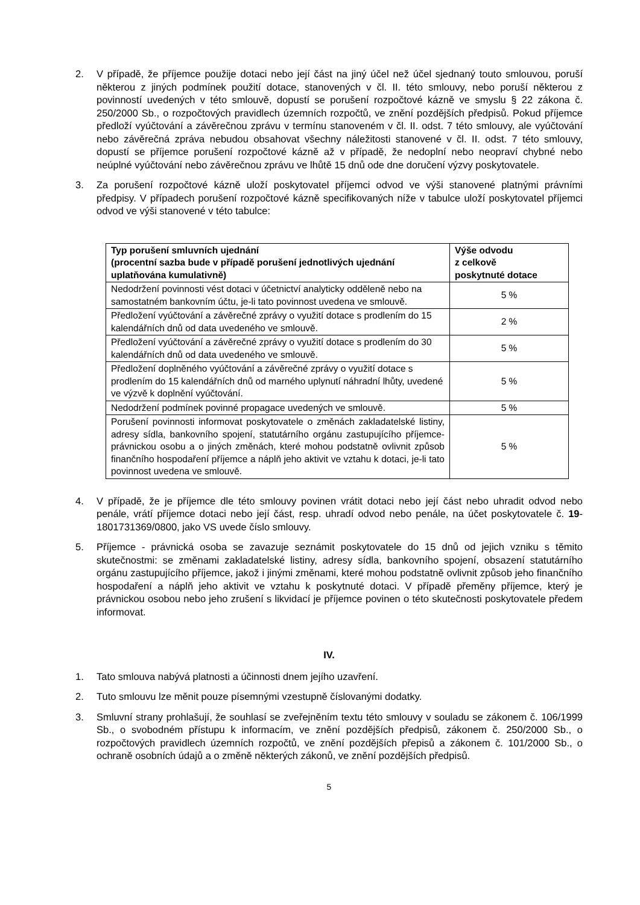2. V případě, že příjemce použije dotaci nebo její část na jiný účel než účel sjednaný touto smlouvou, poruší některou z jiných podmínek použití dotace, stanovených v čl. II. této smlouvy, nebo poruší některou z povinností uvedených v této smlouvě, dopustí se porušení rozpočtové kázně ve smyslu § 22 zákona č. 250/2000 Sb., o rozpočtových pravidlech územních rozpočtů, ve znění pozdějších předpisů. Pokud příjemce předloží vyúčtování a závěrečnou zprávu v termínu stanoveném v čl. II. odst. 7 této smlouvy, ale vyúčtování nebo závěrečná zpráva nebudou obsahovat všechny náležitosti stanovené v čl. II. odst. 7 této smlouvy, dopustí se příjemce porušení rozpočtové kázně až v případě, že nedoplní nebo neopraví chybné nebo neúplné vyúčtování nebo závěrečnou zprávu ve lhůtě 15 dnů ode dne doručení výzvy poskytovatele.
3. Za porušení rozpočtové kázně uloží poskytovatel příjemci odvod ve výši stanovené platnými právními předpisy. V případech porušení rozpočtové kázně specifikovaných níže v tabulce uloží poskytovatel příjemci odvod ve výši stanovené v této tabulce:
| Typ porušení smluvních ujednání (procentní sazba bude v případě porušení jednotlivých ujednání uplatňována kumulativně) | Výše odvodu z celkově poskytnuté dotace |
| --- | --- |
| Nedodržení povinnosti vést dotaci v účetnictví analyticky odděleně nebo na samostatném bankovním účtu, je-li tato povinnost uvedena ve smlouvě. | 5 % |
| Předložení vyúčtování a závěrečné zprávy o využití dotace s prodlením do 15 kalendářních dnů od data uvedeného ve smlouvě. | 2 % |
| Předložení vyúčtování a závěrečné zprávy o využití dotace s prodlením do 30 kalendářních dnů od data uvedeného ve smlouvě. | 5 % |
| Předložení doplněného vyúčtování a závěrečné zprávy o využití dotace s prodlením do 15 kalendářních dnů od marného uplynutí náhradní lhůty, uvedené ve výzvě k doplnění vyúčtování. | 5 % |
| Nedodržení podmínek povinné propagace uvedených ve smlouvě. | 5 % |
| Porušení povinnosti informovat poskytovatele o změnách zakladatelské listiny, adresy sídla, bankovního spojení, statutárního orgánu zastupujícího příjemce-právnickou osobu a o jiných změnách, které mohou podstatně ovlivnit způsob finančního hospodaření příjemce a náplň jeho aktivit ve vztahu k dotaci, je-li tato povinnost uvedena ve smlouvě. | 5 % |
4. V případě, že je příjemce dle této smlouvy povinen vrátit dotaci nebo její část nebo uhradit odvod nebo penále, vrátí příjemce dotaci nebo její část, resp. uhradí odvod nebo penále, na účet poskytovatele č. 19-1801731369/0800, jako VS uvede číslo smlouvy.
5. Příjemce - právnická osoba se zavazuje seznámit poskytovatele do 15 dnů od jejich vzniku s těmito skutečnostmi: se změnami zakladatelské listiny, adresy sídla, bankovního spojení, obsazení statutárního orgánu zastupujícího příjemce, jakož i jinými změnami, které mohou podstatně ovlivnit způsob jeho finančního hospodaření a náplň jeho aktivit ve vztahu k poskytnuté dotaci. V případě přeměny příjemce, který je právnickou osobou nebo jeho zrušení s likvidací je příjemce povinen o této skutečnosti poskytovatele předem informovat.
IV.
1. Tato smlouva nabývá platnosti a účinnosti dnem jejího uzavření.
2. Tuto smlouvu lze měnit pouze písemnými vzestupně číslovanými dodatky.
3. Smluvní strany prohlašují, že souhlasí se zveřejněním textu této smlouvy v souladu se zákonem č. 106/1999 Sb., o svobodném přístupu k informacím, ve znění pozdějších předpisů, zákonem č. 250/2000 Sb., o rozpočtových pravidlech územních rozpočtů, ve znění pozdějších přepisů a zákonem č. 101/2000 Sb., o ochraně osobních údajů a o změně některých zákonů, ve znění pozdějších předpisů.
5